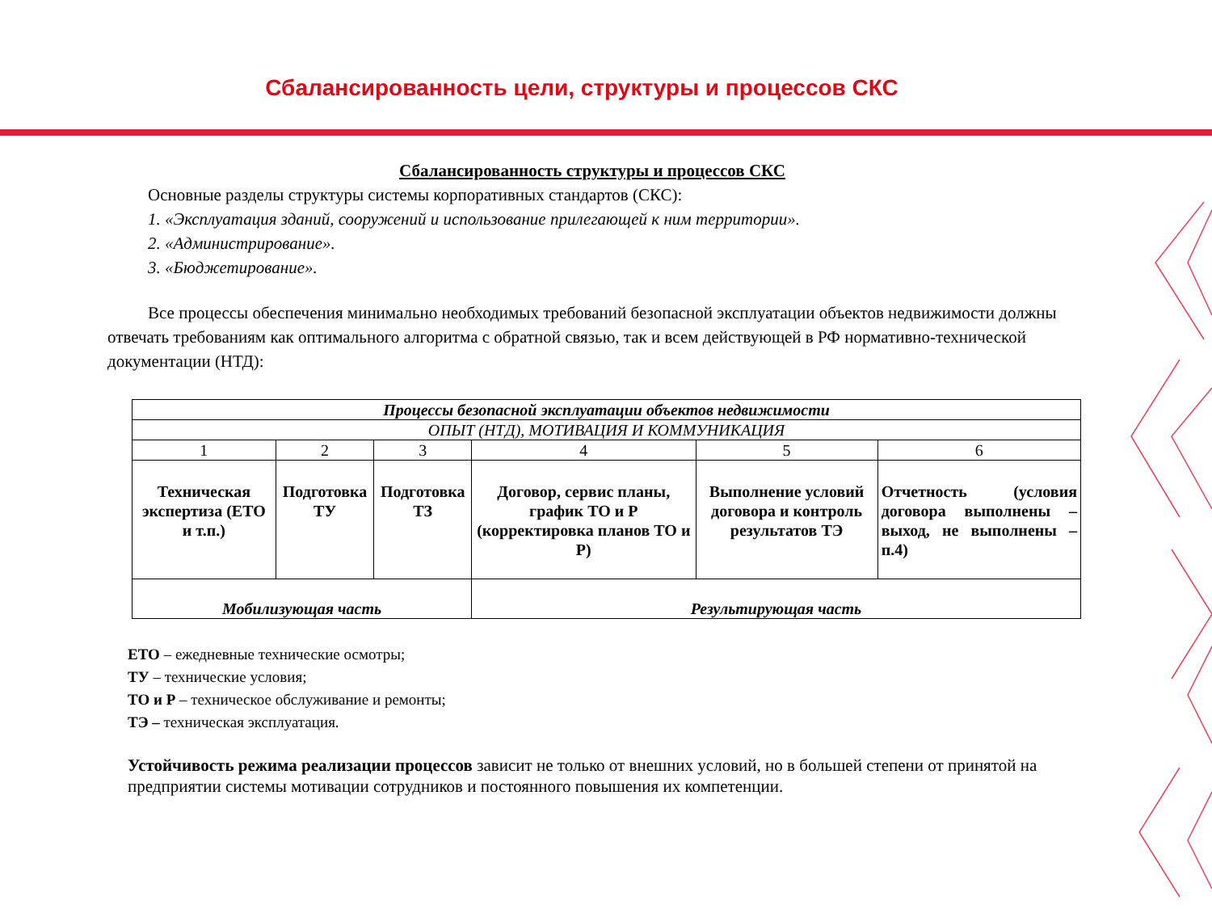Сбалансированность цели, структуры и процессов СКС
Сбалансированность структуры и процессов СКС
Основные разделы структуры системы корпоративных стандартов (СКС):
1. «Эксплуатация зданий, сооружений и использование прилегающей к ним территории».
2. «Администрирование».
3. «Бюджетирование».
Все процессы обеспечения минимально необходимых требований безопасной эксплуатации объектов недвижимости должны отвечать требованиям как оптимального алгоритма с обратной связью, так и всем действующей в РФ нормативно-технической документации (НТД):
| Процессы безопасной эксплуатации объектов недвижимости | | | | | |
| ОПЫТ (НТД), МОТИВАЦИЯ И КОММУНИКАЦИЯ | | | | | |
| 1 | 2 | 3 | 4 | 5 | 6 |
| Техническая экспертиза (ЕТО и т.п.) | Подготовка ТУ | Подготовка ТЗ | Договор, сервис планы, график ТО и Р (корректировка планов ТО и Р) | Выполнение условий договора и контроль результатов ТЭ | Отчетность (условия договора выполнены – выход, не выполнены – п.4) |
| Мобилизующая часть | | | Результирующая часть | | |
ЕТО – ежедневные технические осмотры;
ТУ – технические условия;
ТО и Р – техническое обслуживание и ремонты;
ТЭ – техническая эксплуатация.
Устойчивость режима реализации процессов зависит не только от внешних условий, но в большей степени от принятой на предприятии системы мотивации сотрудников и постоянного повышения их компетенции.